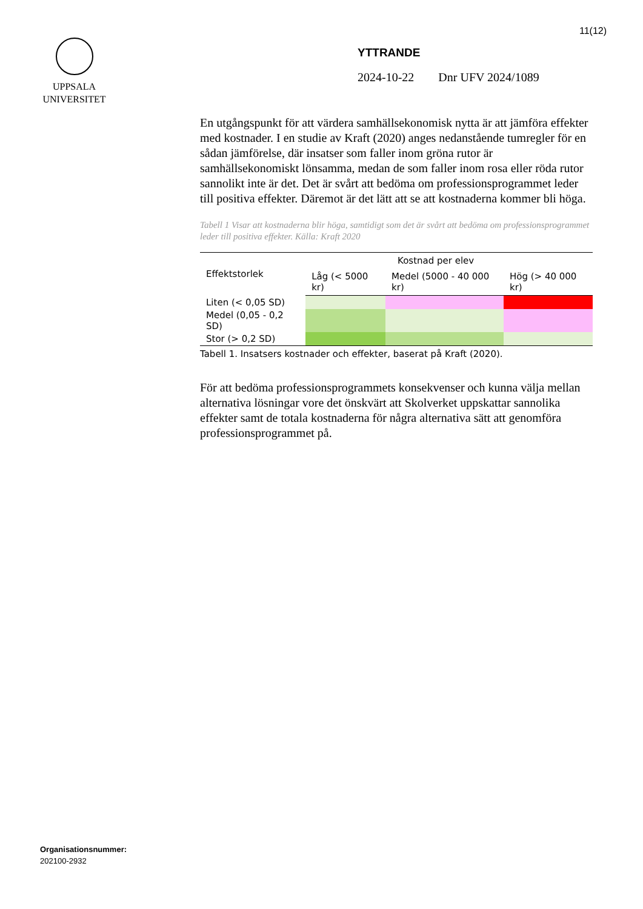11(12)
UPPSALA
UNIVERSITET
YTTRANDE
2024-10-22 Dnr UFV 2024/1089
En utgångspunkt för att värdera samhällsekonomisk nytta är att jämföra effekter med kostnader. I en studie av Kraft (2020) anges nedanstående tumregler för en sådan jämförelse, där insatser som faller inom gröna rutor är samhällsekonomiskt lönsamma, medan de som faller inom rosa eller röda rutor sannolikt inte är det. Det är svårt att bedöma om professionsprogrammet leder till positiva effekter. Däremot är det lätt att se att kostnaderna kommer bli höga.
Tabell 1 Visar att kostnaderna blir höga, samtidigt som det är svårt att bedöma om professionsprogrammet leder till positiva effekter. Källa: Kraft 2020
| Effektstorlek | | Kostnad per elev | |
| --- | --- | --- | --- |
| | Låg (< 5000 kr) | Medel (5000 - 40 000 kr) | Hög (> 40 000 kr) |
| Liten (< 0,05 SD) | | | |
| Medel (0,05 - 0,2 SD) | | | |
| Stor (> 0,2 SD) | | | |
Tabell 1. Insatsers kostnader och effekter, baserat på Kraft (2020).
För att bedöma professionsprogrammets konsekvenser och kunna välja mellan alternativa lösningar vore det önskvärt att Skolverket uppskattar sannolika effekter samt de totala kostnaderna för några alternativa sätt att genomföra professionsprogrammet på.
Organisationsnummer:
202100-2932